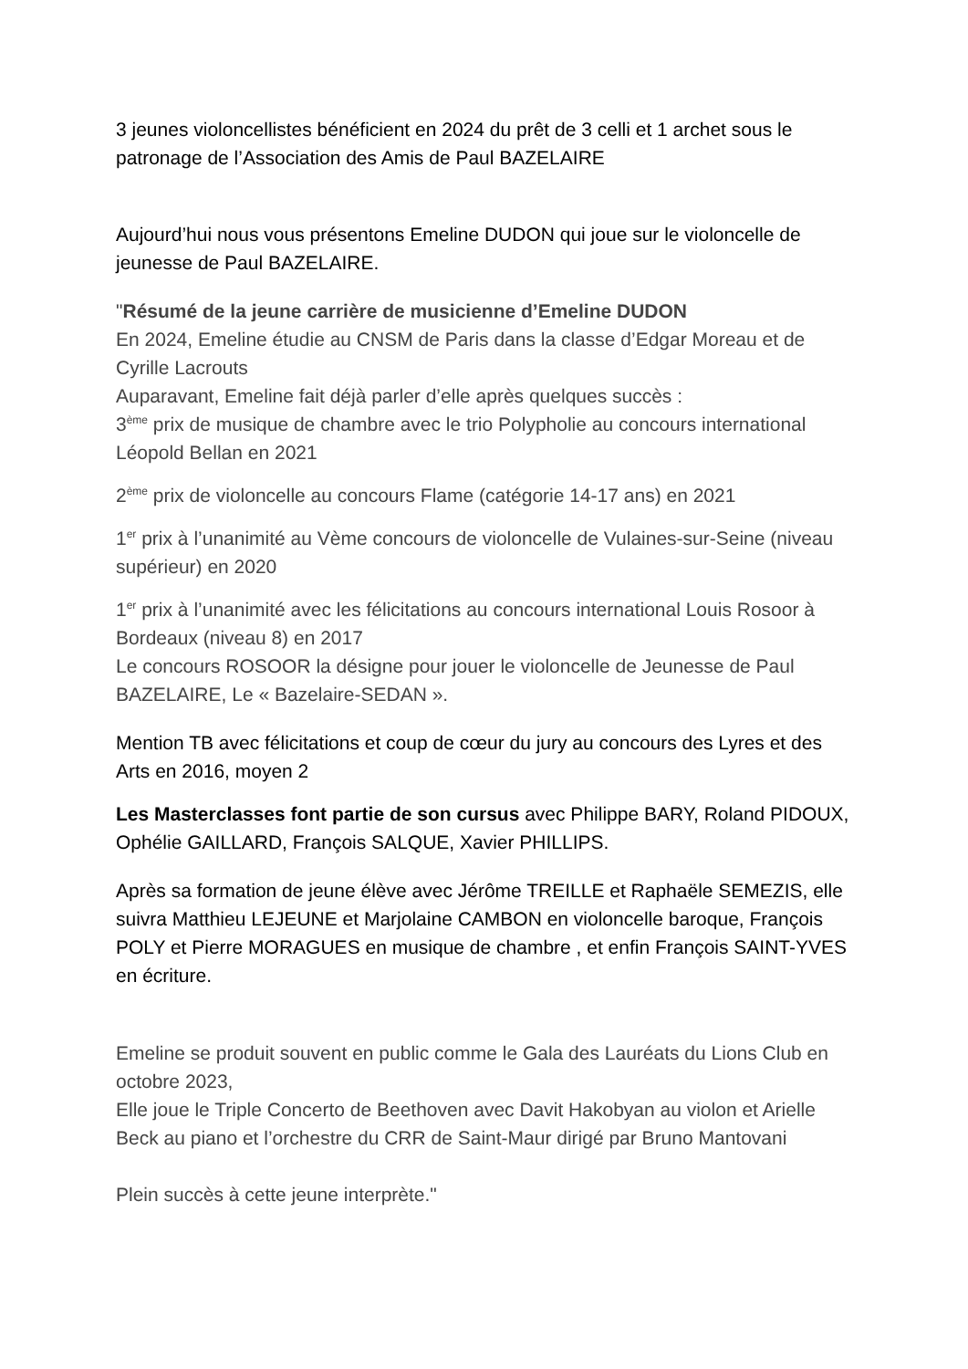3 jeunes violoncellistes bénéficient en 2024 du prêt de 3 celli et 1 archet sous le patronage de l’Association des Amis de Paul BAZELAIRE
Aujourd’hui nous vous présentons Emeline DUDON qui joue sur le violoncelle de jeunesse de Paul BAZELAIRE.
"Résumé de la jeune carrière de musicienne d’Emeline DUDON
En 2024, Emeline étudie au CNSM de Paris dans la classe d’Edgar Moreau et de Cyrille Lacrouts
Auparavant, Emeline fait déjà parler d’elle après quelques succès :
3<sup>ème</sup> prix de musique de chambre avec le trio Polypholie au concours international Léopold Bellan en 2021
2<sup>ème</sup> prix de violoncelle au concours Flame (catégorie 14-17 ans) en 2021
1<sup>er</sup> prix à l’unanimité au Vème concours de violoncelle de Vulaines-sur-Seine (niveau supérieur) en 2020
1<sup>er</sup> prix à l’unanimité avec les félicitations au concours international Louis Rosoor à Bordeaux (niveau 8) en 2017
Le concours ROSOOR la désigne pour jouer le violoncelle de Jeunesse de Paul BAZELAIRE, Le « Bazelaire-SEDAN ».
Mention TB avec félicitations et coup de cœur du jury au concours des Lyres et des Arts en 2016, moyen 2
Les Masterclasses font partie de son cursus avec Philippe BARY, Roland PIDOUX, Ophélie GAILLARD, François SALQUE, Xavier PHILLIPS.
Après sa formation de jeune élève avec Jérôme TREILLE et Raphaële SEMEZIS, elle suivra Matthieu LEJEUNE et Marjolaine CAMBON en violoncelle baroque, François POLY et Pierre MORAGUES en musique de chambre , et enfin François SAINT-YVES en écriture.
Emeline se produit souvent en public comme le Gala des Lauréats du Lions Club en octobre 2023,
Elle joue le Triple Concerto de Beethoven avec Davit Hakobyan au violon et Arielle Beck au piano et l’orchestre du CRR de Saint-Maur dirigé par Bruno Mantovani
Plein succès à cette jeune interprète."